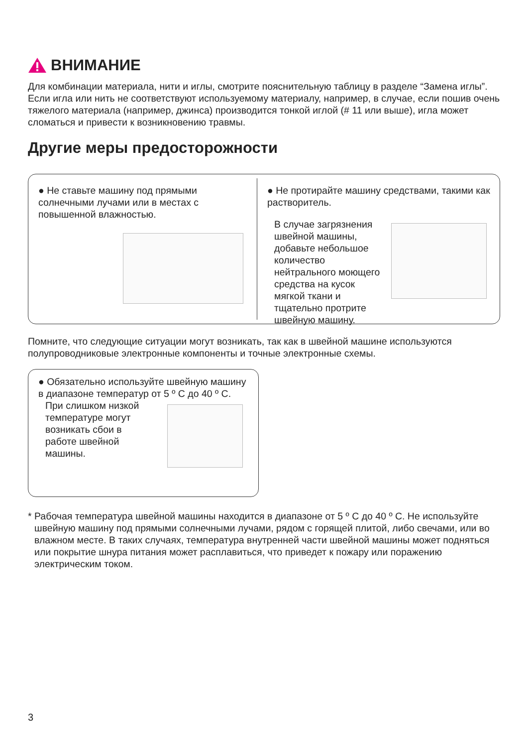ВНИМАНИЕ
Для комбинации материала, нити и иглы, смотрите пояснительную таблицу в разделе “Замена иглы”.
Если игла или нить не соответствуют используемому материалу, например, в случае, если пошив очень тяжелого материала (например, джинса) производится тонкой иглой (# 11 или выше), игла может сломаться и привести к возникновению травмы.
Другие меры предосторожности
● Не ставьте машину под прямыми солнечными лучами или в местах с повышенной влажностью.
● Не протирайте машину средствами, такими как растворитель.
В случае загрязнения швейной машины, добавьте небольшое количество нейтрального моющего средства на кусок мягкой ткани и тщательно протрите швейную машину.
Помните, что следующие ситуации могут возникать, так как в швейной машине используются полупроводниковые электронные компоненты и точные электронные схемы.
● Обязательно используйте швейную машину в диапазоне температур от 5 º С до 40 º С.
При слишком низкой температуре могут возникать сбои в работе швейной машины.
* Рабочая температура швейной машины находится в диапазоне от 5 º С до 40 º С. Не используйте швейную машину под прямыми солнечными лучами, рядом с горящей плитой, либо свечами, или во влажном месте. В таких случаях, температура внутренней части швейной машины может подняться или покрытие шнура питания может расплавиться, что приведет к пожару или поражению электрическим током.
3